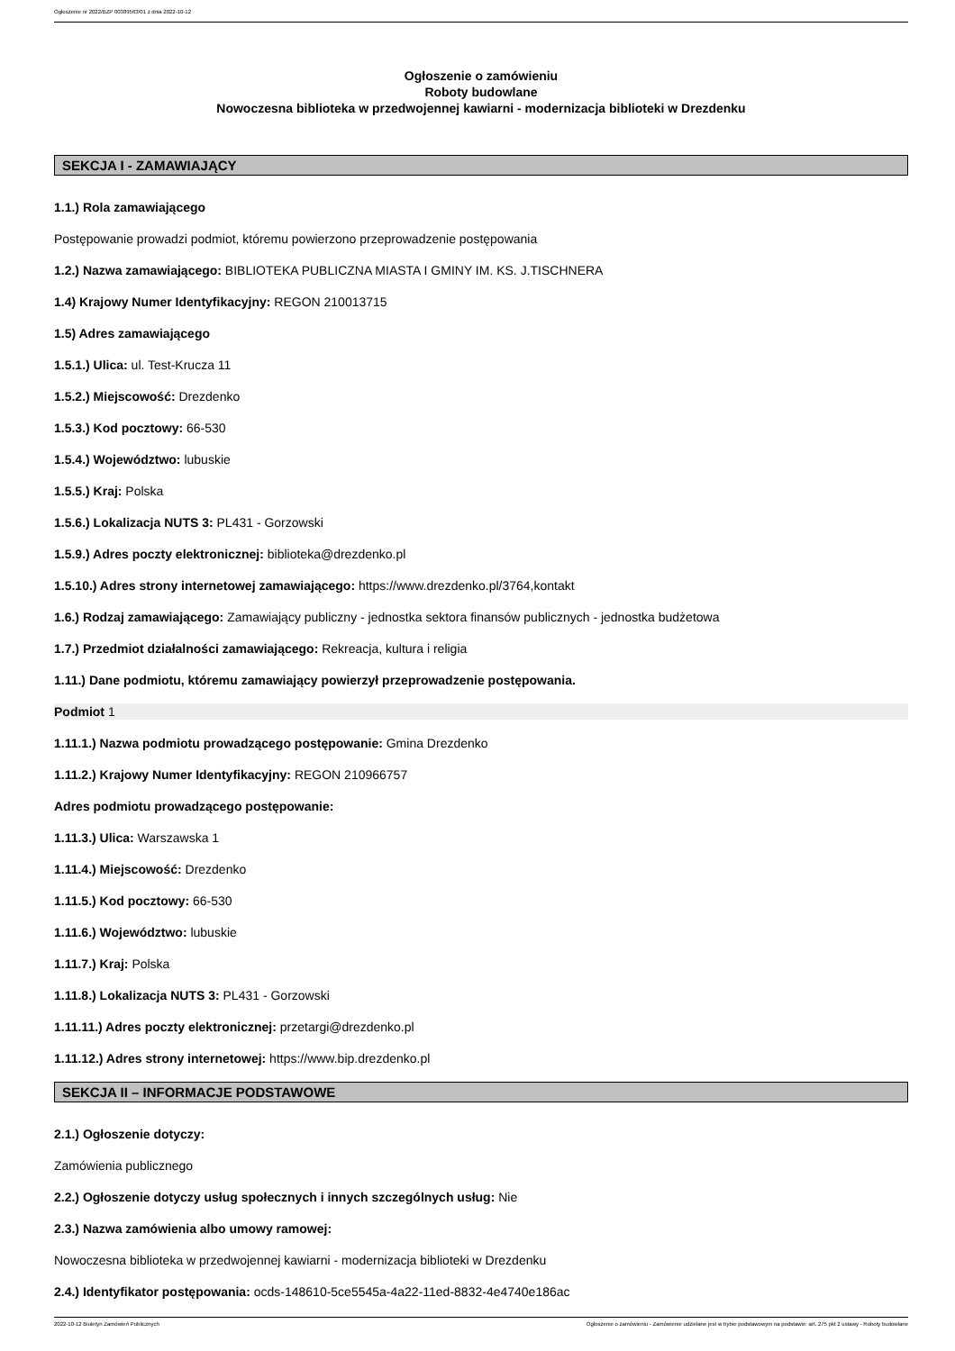Ogłoszenie nr 2022/BZP 00389563/01 z dnia 2022-10-12
Ogłoszenie o zamówieniu
Roboty budowlane
Nowoczesna biblioteka w przedwojennej kawiarni - modernizacja biblioteki w Drezdenku
SEKCJA I - ZAMAWIAJĄCY
1.1.) Rola zamawiającego
Postępowanie prowadzi podmiot, któremu powierzono przeprowadzenie postępowania
1.2.) Nazwa zamawiającego: BIBLIOTEKA PUBLICZNA MIASTA I GMINY IM. KS. J.TISCHNERA
1.4) Krajowy Numer Identyfikacyjny: REGON 210013715
1.5) Adres zamawiającego
1.5.1.) Ulica: ul. Test-Krucza 11
1.5.2.) Miejscowość: Drezdenko
1.5.3.) Kod pocztowy: 66-530
1.5.4.) Województwo: lubuskie
1.5.5.) Kraj: Polska
1.5.6.) Lokalizacja NUTS 3: PL431 - Gorzowski
1.5.9.) Adres poczty elektronicznej: biblioteka@drezdenko.pl
1.5.10.) Adres strony internetowej zamawiającego: https://www.drezdenko.pl/3764,kontakt
1.6.) Rodzaj zamawiającego: Zamawiający publiczny - jednostka sektora finansów publicznych - jednostka budżetowa
1.7.) Przedmiot działalności zamawiającego: Rekreacja, kultura i religia
1.11.) Dane podmiotu, któremu zamawiający powierzył przeprowadzenie postępowania.
Podmiot 1
1.11.1.) Nazwa podmiotu prowadzącego postępowanie: Gmina Drezdenko
1.11.2.) Krajowy Numer Identyfikacyjny: REGON 210966757
Adres podmiotu prowadzącego postępowanie:
1.11.3.) Ulica: Warszawska 1
1.11.4.) Miejscowość: Drezdenko
1.11.5.) Kod pocztowy: 66-530
1.11.6.) Województwo: lubuskie
1.11.7.) Kraj: Polska
1.11.8.) Lokalizacja NUTS 3: PL431 - Gorzowski
1.11.11.) Adres poczty elektronicznej: przetargi@drezdenko.pl
1.11.12.) Adres strony internetowej: https://www.bip.drezdenko.pl
SEKCJA II – INFORMACJE PODSTAWOWE
2.1.) Ogłoszenie dotyczy:
Zamówienia publicznego
2.2.) Ogłoszenie dotyczy usług społecznych i innych szczególnych usług: Nie
2.3.) Nazwa zamówienia albo umowy ramowej:
Nowoczesna biblioteka w przedwojennej kawiarni - modernizacja biblioteki w Drezdenku
2.4.) Identyfikator postępowania: ocds-148610-5ce5545a-4a22-11ed-8832-4e4740e186ac
2022-10-12 Biuletyn Zamówień Publicznych Ogłoszenie o zamówieniu - Zamówienie udzielane jest w trybie podstawowym na podstawie: art. 275 pkt 2 ustawy - Roboty budowlane